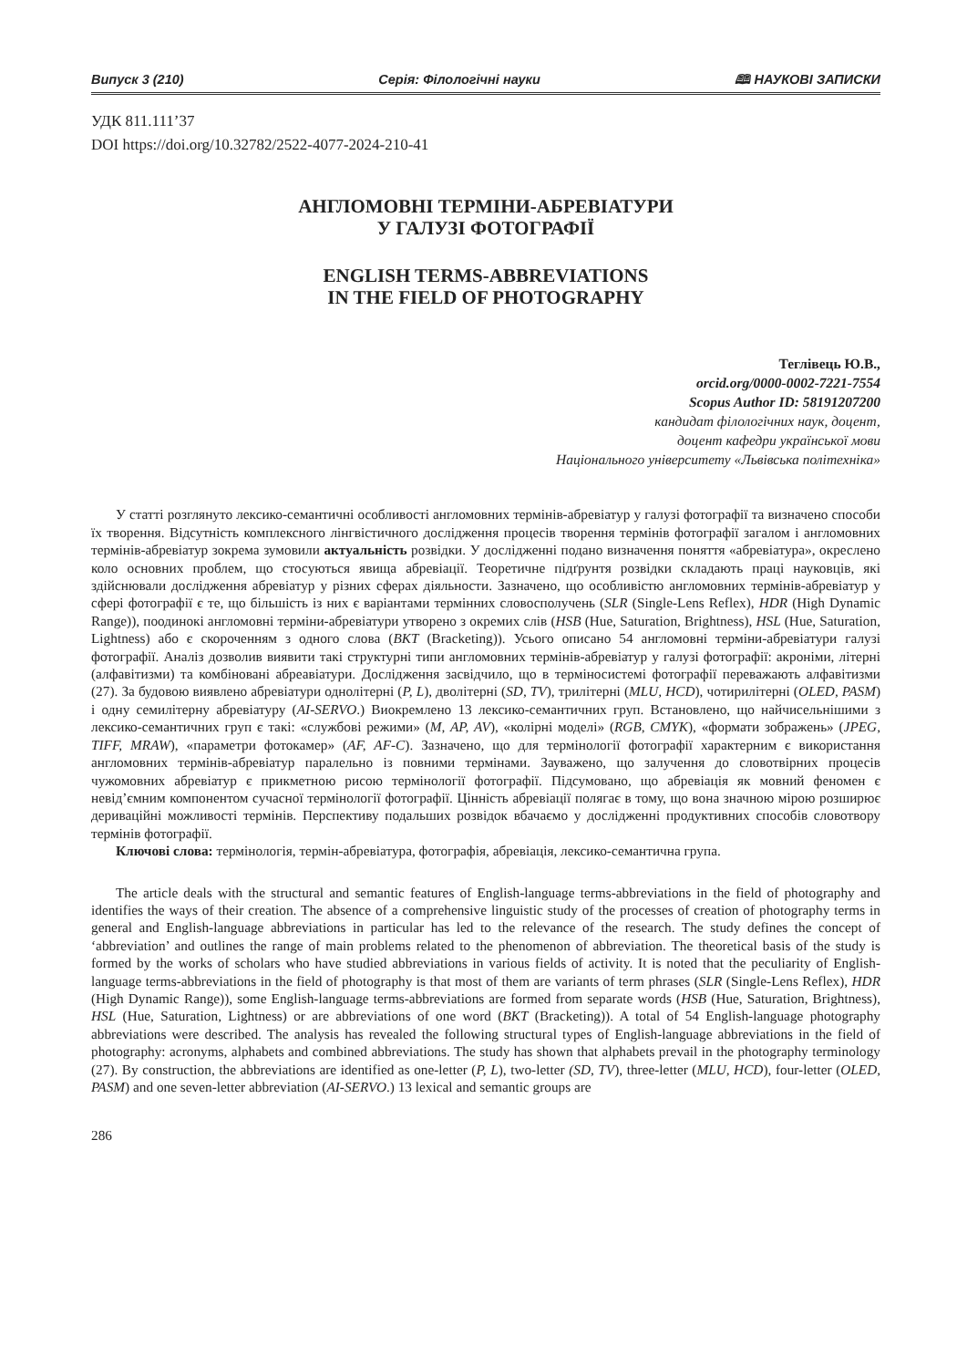Випуск 3 (210) Серія: Філологічні науки 🕮 НАУКОВІ ЗАПИСКИ
УДК 811.111’37
DOI https://doi.org/10.32782/2522-4077-2024-210-41
АНГЛОМОВНІ ТЕРМІНИ-АБРЕВІАТУРИ
У ГАЛУЗІ ФОТОГРАФІЇ
ENGLISH TERMS-ABBREVIATIONS
IN THE FIELD OF PHOTOGRAPHY
Теглівець Ю.В.,
orcid.org/0000-0002-7221-7554
Scopus Author ID: 58191207200
кандидат філологічних наук, доцент,
доцент кафедри української мови
Національного університету «Львівська політехніка»
У статті розглянуто лексико-семантичні особливості англомовних термінів-абревіатур у галузі фотографії та визначено способи їх творення. Відсутність комплексного лінгвістичного дослідження процесів творення термінів фотографії загалом і англомовних термінів-абревіатур зокрема зумовили актуальність розвідки. У дослідженні подано визначення поняття «абревіатура», окреслено коло основних проблем, що стосуються явища абревіації. Теоретичне підґрунтя розвідки складають праці науковців, які здійснювали дослідження абревіатур у різних сферах діяльности. Зазначено, що особливістю англомовних термінів-абревіатур у сфері фотографії є те, що більшість із них є варіантами термінних словосполучень (SLR (Single-Lens Reflex), HDR (High Dynamic Range)), поодинокі англомовні терміни-абревіатури утворено з окремих слів (HSB (Hue, Saturation, Brightness), HSL (Hue, Saturation, Lightness) або є скороченням з одного слова (BKT (Bracketing)). Усього описано 54 англомовні терміни-абревіатури галузі фотографії. Аналіз дозволив виявити такі структурні типи англомовних термінів-абревіатур у галузі фотографії: акроніми, літерні (алфавітизми) та комбіновані абреавіатури. Дослідження засвідчило, що в терміносистемі фотографії переважають алфавітизми (27). За будовою виявлено абревіатури однолітерні (P, L), дволітерні (SD, TV), трилітерні (MLU, HCD), чотирилітерні (OLED, PASM) і одну семилітерну абревіатуру (AI-SERVO.) Виокремлено 13 лексико-семантичних груп. Встановлено, що найчисельнішими з лексико-семантичних груп є такі: «службові режими» (M, AP, AV), «колірні моделі» (RGB, CMYK), «формати зображень» (JPEG, TIFF, MRAW), «параметри фотокамер» (AF, AF-C). Зазначено, що для термінології фотографії характерним є використання англомовних термінів-абревіатур паралельно із повними термінами. Зауважено, що залучення до словотвірних процесів чужомовних абревіатур є прикметною рисою термінології фотографії. Підсумовано, що абревіація як мовний феномен є невід’ємним компонентом сучасної термінології фотографії. Цінність абревіації полягає в тому, що вона значною мірою розширює дериваційні можливості термінів. Перспективу подальших розвідок вбачаємо у дослідженні продуктивних способів словотвору термінів фотографії.
Ключові слова: термінологія, термін-абревіатура, фотографія, абревіація, лексико-семантична група.
The article deals with the structural and semantic features of English-language terms-abbreviations in the field of photography and identifies the ways of their creation. The absence of a comprehensive linguistic study of the processes of creation of photography terms in general and English-language abbreviations in particular has led to the relevance of the research. The study defines the concept of ‘abbreviation’ and outlines the range of main problems related to the phenomenon of abbreviation. The theoretical basis of the study is formed by the works of scholars who have studied abbreviations in various fields of activity. It is noted that the peculiarity of English-language terms-abbreviations in the field of photography is that most of them are variants of term phrases (SLR (Single-Lens Reflex), HDR (High Dynamic Range)), some English-language terms-abbreviations are formed from separate words (HSB (Hue, Saturation, Brightness), HSL (Hue, Saturation, Lightness) or are abbreviations of one word (BKT (Bracketing)). A total of 54 English-language photography abbreviations were described. The analysis has revealed the following structural types of English-language abbreviations in the field of photography: acronyms, alphabets and combined abbreviations. The study has shown that alphabets prevail in the photography terminology (27). By construction, the abbreviations are identified as one-letter (P, L), two-letter (SD, TV), three-letter (MLU, HCD), four-letter (OLED, PASM) and one seven-letter abbreviation (AI-SERVO.) 13 lexical and semantic groups are
286